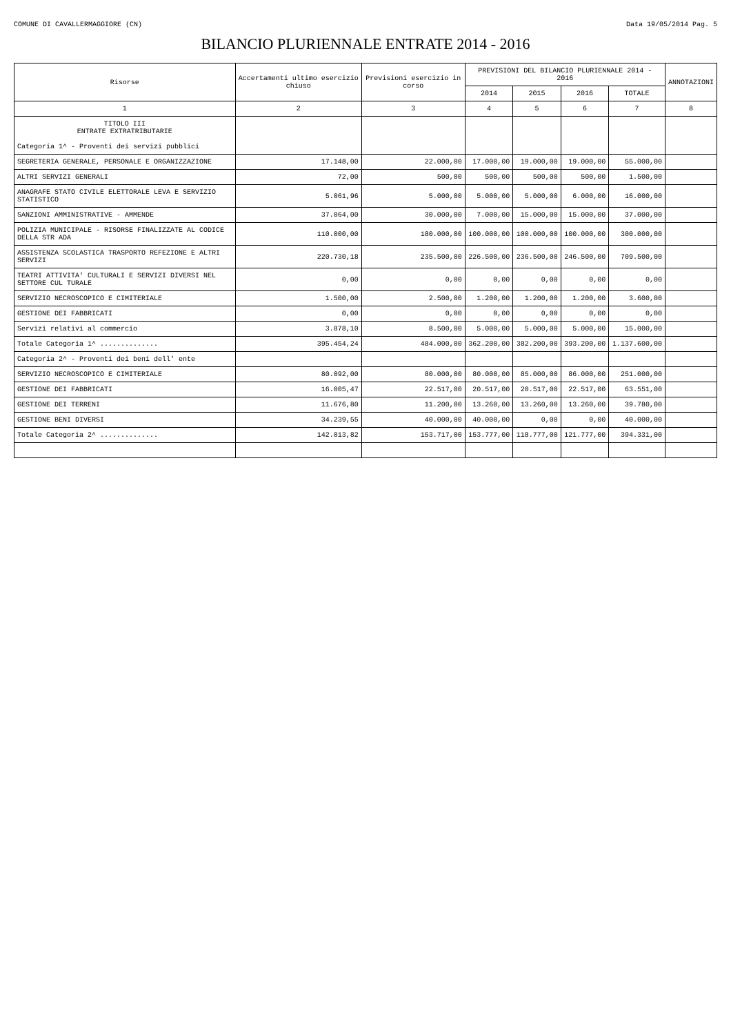COMUNE DI CAVALLERMAGGIORE (CN) Data 19/05/2014 Pag. 5
BILANCIO PLURIENNALE ENTRATE 2014 - 2016
| Risorse | Accertamenti ultimo esercizio chiuso | Previsioni esercizio in corso | PREVISIONI DEL BILANCIO PLURIENNALE 2014 - 2016 | | | | ANNOTAZIONI |
| --- | --- | --- | --- | --- | --- | --- | --- |
| | | | 2014 | 2015 | 2016 | TOTALE | |
| 1 | 2 | 3 | 4 | 5 | 6 | 7 | 8 |
| TITOLO III ENTRATE EXTRATRIBUTARIE Categoria 1^ - Proventi dei servizi pubblici | | | | | | | |
| SEGRETERIA GENERALE, PERSONALE E ORGANIZZAZIONE | 17.148,00 | 22.000,00 | 17.000,00 | 19.000,00 | 19.000,00 | 55.000,00 | |
| ALTRI SERVIZI GENERALI | 72,00 | 500,00 | 500,00 | 500,00 | 500,00 | 1.500,00 | |
| ANAGRAFE STATO CIVILE ELETTORALE LEVA E SERVIZIO STATISTICO | 5.061,96 | 5.000,00 | 5.000,00 | 5.000,00 | 6.000,00 | 16.000,00 | |
| SANZIONI AMMINISTRATIVE - AMMENDE | 37.064,00 | 30.000,00 | 7.000,00 | 15.000,00 | 15.000,00 | 37.000,00 | |
| POLIZIA MUNICIPALE - RISORSE FINALIZZATE AL CODICE DELLA STR ADA | 110.000,00 | 180.000,00 | 100.000,00 | 100.000,00 | 100.000,00 | 300.000,00 | |
| ASSISTENZA SCOLASTICA TRASPORTO REFEZIONE E ALTRI SERVIZI | 220.730,18 | 235.500,00 | 226.500,00 | 236.500,00 | 246.500,00 | 709.500,00 | |
| TEATRI ATTIVITA' CULTURALI E SERVIZI DIVERSI NEL SETTORE CUL TURALE | 0,00 | 0,00 | 0,00 | 0,00 | 0,00 | 0,00 | |
| SERVIZIO NECROSCOPICO E CIMITERIALE | 1.500,00 | 2.500,00 | 1.200,00 | 1.200,00 | 1.200,00 | 3.600,00 | |
| GESTIONE DEI FABBRICATI | 0,00 | 0,00 | 0,00 | 0,00 | 0,00 | 0,00 | |
| Servizi relativi al commercio | 3.878,10 | 8.500,00 | 5.000,00 | 5.000,00 | 5.000,00 | 15.000,00 | |
| Totale Categoria 1^ .............. | 395.454,24 | 484.000,00 | 362.200,00 | 382.200,00 | 393.200,00 | 1.137.600,00 | |
| Categoria 2^ - Proventi dei beni dell' ente | | | | | | | |
| SERVIZIO NECROSCOPICO E CIMITERIALE | 80.092,00 | 80.000,00 | 80.000,00 | 85.000,00 | 86.000,00 | 251.000,00 | |
| GESTIONE DEI FABBRICATI | 16.005,47 | 22.517,00 | 20.517,00 | 20.517,00 | 22.517,00 | 63.551,00 | |
| GESTIONE DEI TERRENI | 11.676,80 | 11.200,00 | 13.260,00 | 13.260,00 | 13.260,00 | 39.780,00 | |
| GESTIONE BENI DIVERSI | 34.239,55 | 40.000,00 | 40.000,00 | 0,00 | 0,00 | 40.000,00 | |
| Totale Categoria 2^ .............. | 142.013,82 | 153.717,00 | 153.777,00 | 118.777,00 | 121.777,00 | 394.331,00 | |